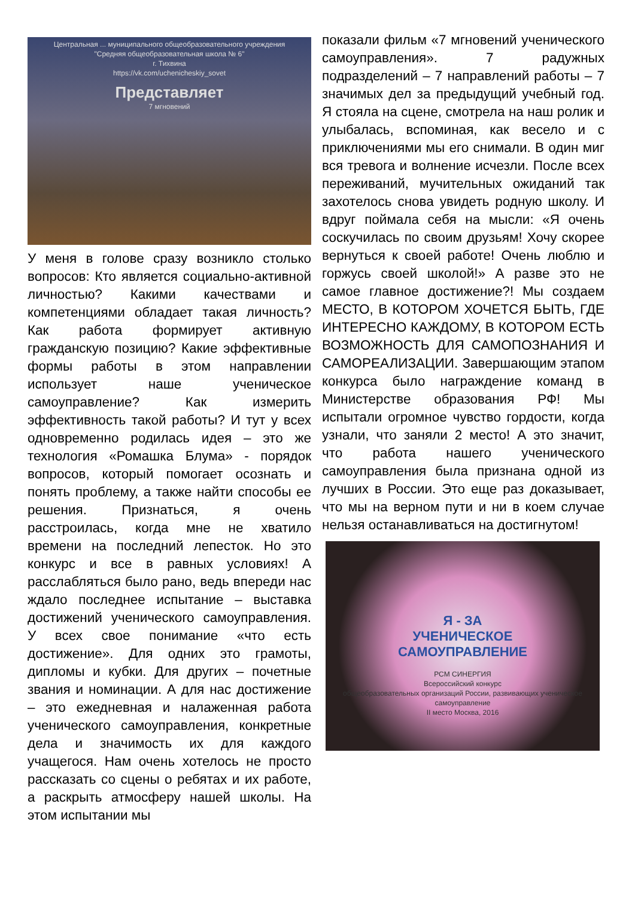Центральная ... муниципального общеобразовательного учреждения
"Средняя общеобразовательная школа № 6"
г. Тихвина
https://vk.com/uchenicheskiy_sovet
Представляет
7 мгновений
У меня в голове сразу возникло столько вопросов: Кто является социально-активной личностью? Какими качествами и компетенциями обладает такая личность? Как работа формирует активную гражданскую позицию? Какие эффективные формы работы в этом направлении использует наше ученическое самоуправление? Как измерить эффективность такой работы? И тут у всех одновременно родилась идея – это же технология «Ромашка Блума» - порядок вопросов, который помогает осознать и понять проблему, а также найти способы ее решения. Признаться, я очень расстроилась, когда мне не хватило времени на последний лепесток. Но это конкурс и все в равных условиях! А расслабляться было рано, ведь впереди нас ждало последнее испытание – выставка достижений ученического самоуправления. У всех свое понимание «что есть достижение». Для одних это грамоты, дипломы и кубки. Для других – почетные звания и номинации. А для нас достижение – это ежедневная и налаженная работа ученического самоуправления, конкретные дела и значимость их для каждого учащегося. Нам очень хотелось не просто рассказать со сцены о ребятах и их работе, а раскрыть атмосферу нашей школы. На этом испытании мы
показали фильм «7 мгновений ученического самоуправления». 7 радужных подразделений – 7 направлений работы – 7 значимых дел за предыдущий учебный год. Я стояла на сцене, смотрела на наш ролик и улыбалась, вспоминая, как весело и с приключениями мы его снимали. В один миг вся тревога и волнение исчезли. После всех переживаний, мучительных ожиданий так захотелось снова увидеть родную школу. И вдруг поймала себя на мысли: «Я очень соскучилась по своим друзьям! Хочу скорее вернуться к своей работе! Очень люблю и горжусь своей школой!» А разве это не самое главное достижение?! Мы создаем МЕСТО, В КОТОРОМ ХОЧЕТСЯ БЫТЬ, ГДЕ ИНТЕРЕСНО КАЖДОМУ, В КОТОРОМ ЕСТЬ ВОЗМОЖНОСТЬ ДЛЯ САМОПОЗНАНИЯ И САМОРЕАЛИЗАЦИИ. Завершающим этапом конкурса было награждение команд в Министерстве образования РФ! Мы испытали огромное чувство гордости, когда узнали, что заняли 2 место! А это значит, что работа нашего ученического самоуправления была признана одной из лучших в России. Это еще раз доказывает, что мы на верном пути и ни в коем случае нельзя останавливаться на достигнутом!
Я - ЗА
УЧЕНИЧЕСКОЕ
САМОУПРАВЛЕНИЕ
РСМ СИНЕРГИЯ
Всероссийский конкурс
общеобразовательных организаций России, развивающих ученическое самоуправление
II место Москва, 2016